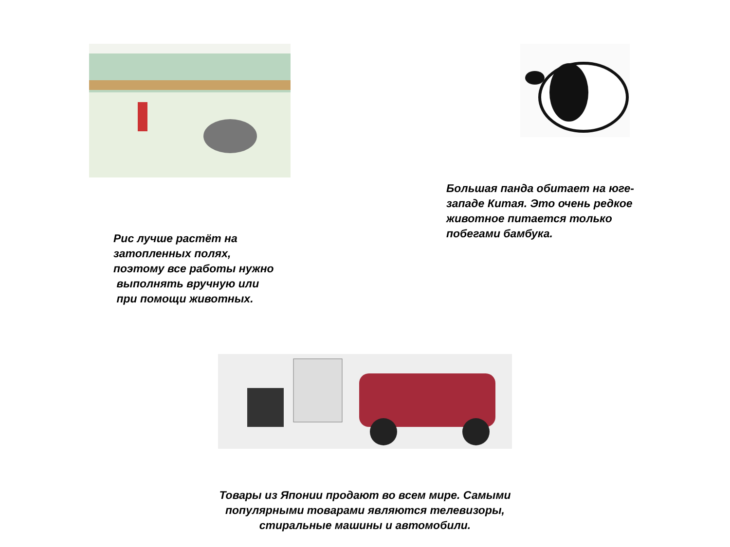Рис лучше растёт на
затопленных полях,
поэтому все работы нужно
выполнять вручную или
при помощи животных.
Большая панда обитает на юге-
западе Китая. Это очень редкое
животное питается только
побегами бамбука.
Товары из Японии продают во всем мире. Самыми популярными товарами являются телевизоры, стиральные машины и автомобили.